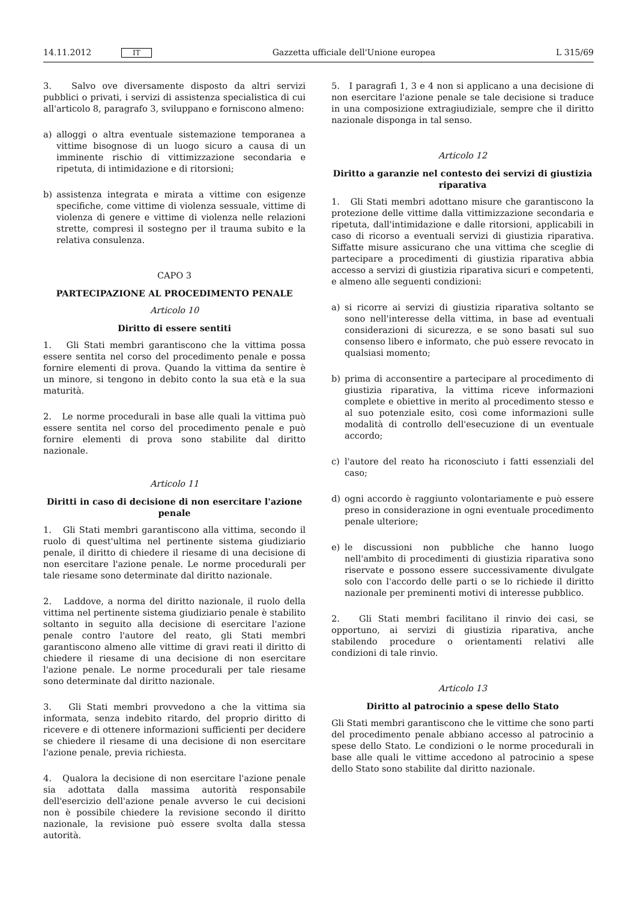14.11.2012 IT Gazzetta ufficiale dell'Unione europea L 315/69
3. Salvo ove diversamente disposto da altri servizi pubblici o privati, i servizi di assistenza specialistica di cui all'articolo 8, paragrafo 3, sviluppano e forniscono almeno:
a) alloggi o altra eventuale sistemazione temporanea a vittime bisognose di un luogo sicuro a causa di un imminente rischio di vittimizzazione secondaria e ripetuta, di intimidazione e di ritorsioni;
b) assistenza integrata e mirata a vittime con esigenze specifiche, come vittime di violenza sessuale, vittime di violenza di genere e vittime di violenza nelle relazioni strette, compresi il sostegno per il trauma subito e la relativa consulenza.
CAPO 3
PARTECIPAZIONE AL PROCEDIMENTO PENALE
Articolo 10
Diritto di essere sentiti
1. Gli Stati membri garantiscono che la vittima possa essere sentita nel corso del procedimento penale e possa fornire elementi di prova. Quando la vittima da sentire è un minore, si tengono in debito conto la sua età e la sua maturità.
2. Le norme procedurali in base alle quali la vittima può essere sentita nel corso del procedimento penale e può fornire elementi di prova sono stabilite dal diritto nazionale.
Articolo 11
Diritti in caso di decisione di non esercitare l'azione penale
1. Gli Stati membri garantiscono alla vittima, secondo il ruolo di quest'ultima nel pertinente sistema giudiziario penale, il diritto di chiedere il riesame di una decisione di non esercitare l'azione penale. Le norme procedurali per tale riesame sono determinate dal diritto nazionale.
2. Laddove, a norma del diritto nazionale, il ruolo della vittima nel pertinente sistema giudiziario penale è stabilito soltanto in seguito alla decisione di esercitare l'azione penale contro l'autore del reato, gli Stati membri garantiscono almeno alle vittime di gravi reati il diritto di chiedere il riesame di una decisione di non esercitare l'azione penale. Le norme procedurali per tale riesame sono determinate dal diritto nazionale.
3. Gli Stati membri provvedono a che la vittima sia informata, senza indebito ritardo, del proprio diritto di ricevere e di ottenere informazioni sufficienti per decidere se chiedere il riesame di una decisione di non esercitare l'azione penale, previa richiesta.
4. Qualora la decisione di non esercitare l'azione penale sia adottata dalla massima autorità responsabile dell'esercizio dell'azione penale avverso le cui decisioni non è possibile chiedere la revisione secondo il diritto nazionale, la revisione può essere svolta dalla stessa autorità.
5. I paragrafi 1, 3 e 4 non si applicano a una decisione di non esercitare l'azione penale se tale decisione si traduce in una composizione extragiudiziale, sempre che il diritto nazionale disponga in tal senso.
Articolo 12
Diritto a garanzie nel contesto dei servizi di giustizia riparativa
1. Gli Stati membri adottano misure che garantiscono la protezione delle vittime dalla vittimizzazione secondaria e ripetuta, dall'intimidazione e dalle ritorsioni, applicabili in caso di ricorso a eventuali servizi di giustizia riparativa. Siffatte misure assicurano che una vittima che sceglie di partecipare a procedimenti di giustizia riparativa abbia accesso a servizi di giustizia riparativa sicuri e competenti, e almeno alle seguenti condizioni:
a) si ricorre ai servizi di giustizia riparativa soltanto se sono nell'interesse della vittima, in base ad eventuali considerazioni di sicurezza, e se sono basati sul suo consenso libero e informato, che può essere revocato in qualsiasi momento;
b) prima di acconsentire a partecipare al procedimento di giustizia riparativa, la vittima riceve informazioni complete e obiettive in merito al procedimento stesso e al suo potenziale esito, così come informazioni sulle modalità di controllo dell'esecuzione di un eventuale accordo;
c) l'autore del reato ha riconosciuto i fatti essenziali del caso;
d) ogni accordo è raggiunto volontariamente e può essere preso in considerazione in ogni eventuale procedimento penale ulteriore;
e) le discussioni non pubbliche che hanno luogo nell'ambito di procedimenti di giustizia riparativa sono riservate e possono essere successivamente divulgate solo con l'accordo delle parti o se lo richiede il diritto nazionale per preminenti motivi di interesse pubblico.
2. Gli Stati membri facilitano il rinvio dei casi, se opportuno, ai servizi di giustizia riparativa, anche stabilendo procedure o orientamenti relativi alle condizioni di tale rinvio.
Articolo 13
Diritto al patrocinio a spese dello Stato
Gli Stati membri garantiscono che le vittime che sono parti del procedimento penale abbiano accesso al patrocinio a spese dello Stato. Le condizioni o le norme procedurali in base alle quali le vittime accedono al patrocinio a spese dello Stato sono stabilite dal diritto nazionale.